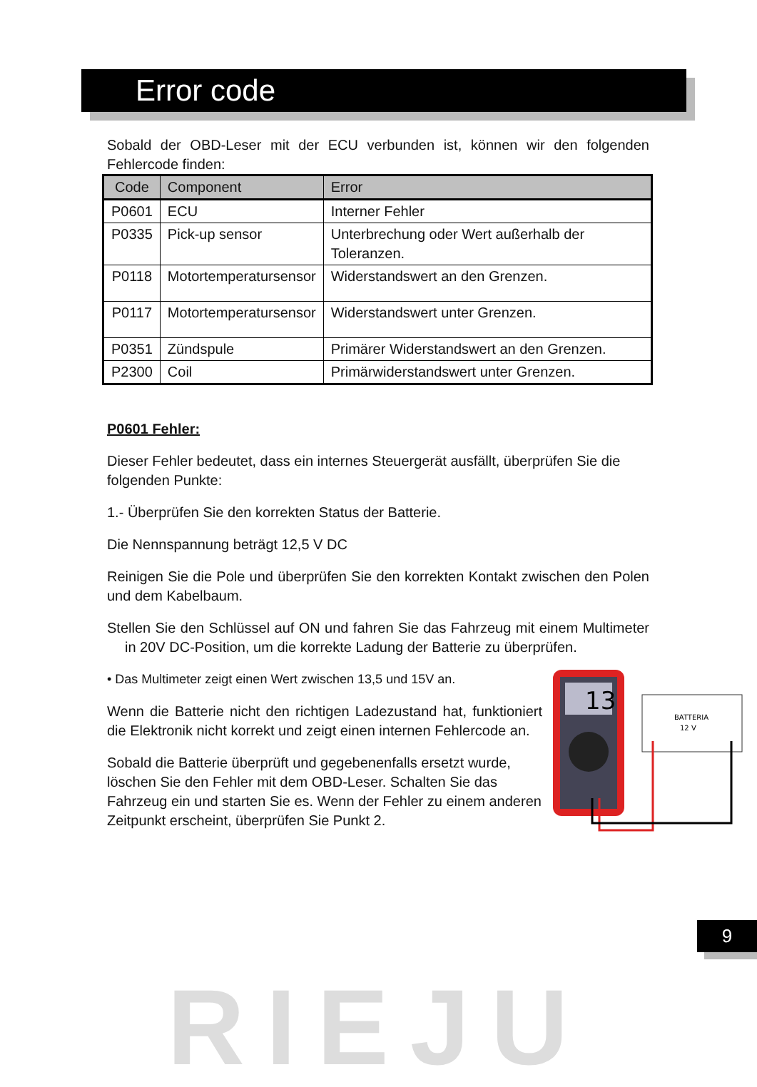Error code
Sobald der OBD-Leser mit der ECU verbunden ist, können wir den folgenden Fehlercode finden:
| Code | Component | Error |
| --- | --- | --- |
| P0601 | ECU | Interner Fehler |
| P0335 | Pick-up sensor | Unterbrechung oder Wert außerhalb der Toleranzen. |
| P0118 | Motortemperatursensor | Widerstandswert an den Grenzen. |
| P0117 | Motortemperatursensor | Widerstandswert unter Grenzen. |
| P0351 | Zündspule | Primärer Widerstandswert an den Grenzen. |
| P2300 | Coil | Primärwiderstandswert unter Grenzen. |
P0601 Fehler:
Dieser Fehler bedeutet, dass ein internes Steuergerät ausfällt, überprüfen Sie die folgenden Punkte:
1.- Überprüfen Sie den korrekten Status der Batterie.
Die Nennspannung beträgt 12,5 V DC
Reinigen Sie die Pole und überprüfen Sie den korrekten Kontakt zwischen den Polen und dem Kabelbaum.
Stellen Sie den Schlüssel auf ON und fahren Sie das Fahrzeug mit einem Multimeter in 20V DC-Position, um die korrekte Ladung der Batterie zu überprüfen.
13
BATTERIA
12 V
• Das Multimeter zeigt einen Wert zwischen 13,5 und 15V an.
Wenn die Batterie nicht den richtigen Ladezustand hat, funktioniert die Elektronik nicht korrekt und zeigt einen internen Fehlercode an.
Sobald die Batterie überprüft und gegebenenfalls ersetzt wurde, löschen Sie den Fehler mit dem OBD-Leser. Schalten Sie das Fahrzeug ein und starten Sie es. Wenn der Fehler zu einem anderen Zeitpunkt erscheint, überprüfen Sie Punkt 2.
9
RIEJU